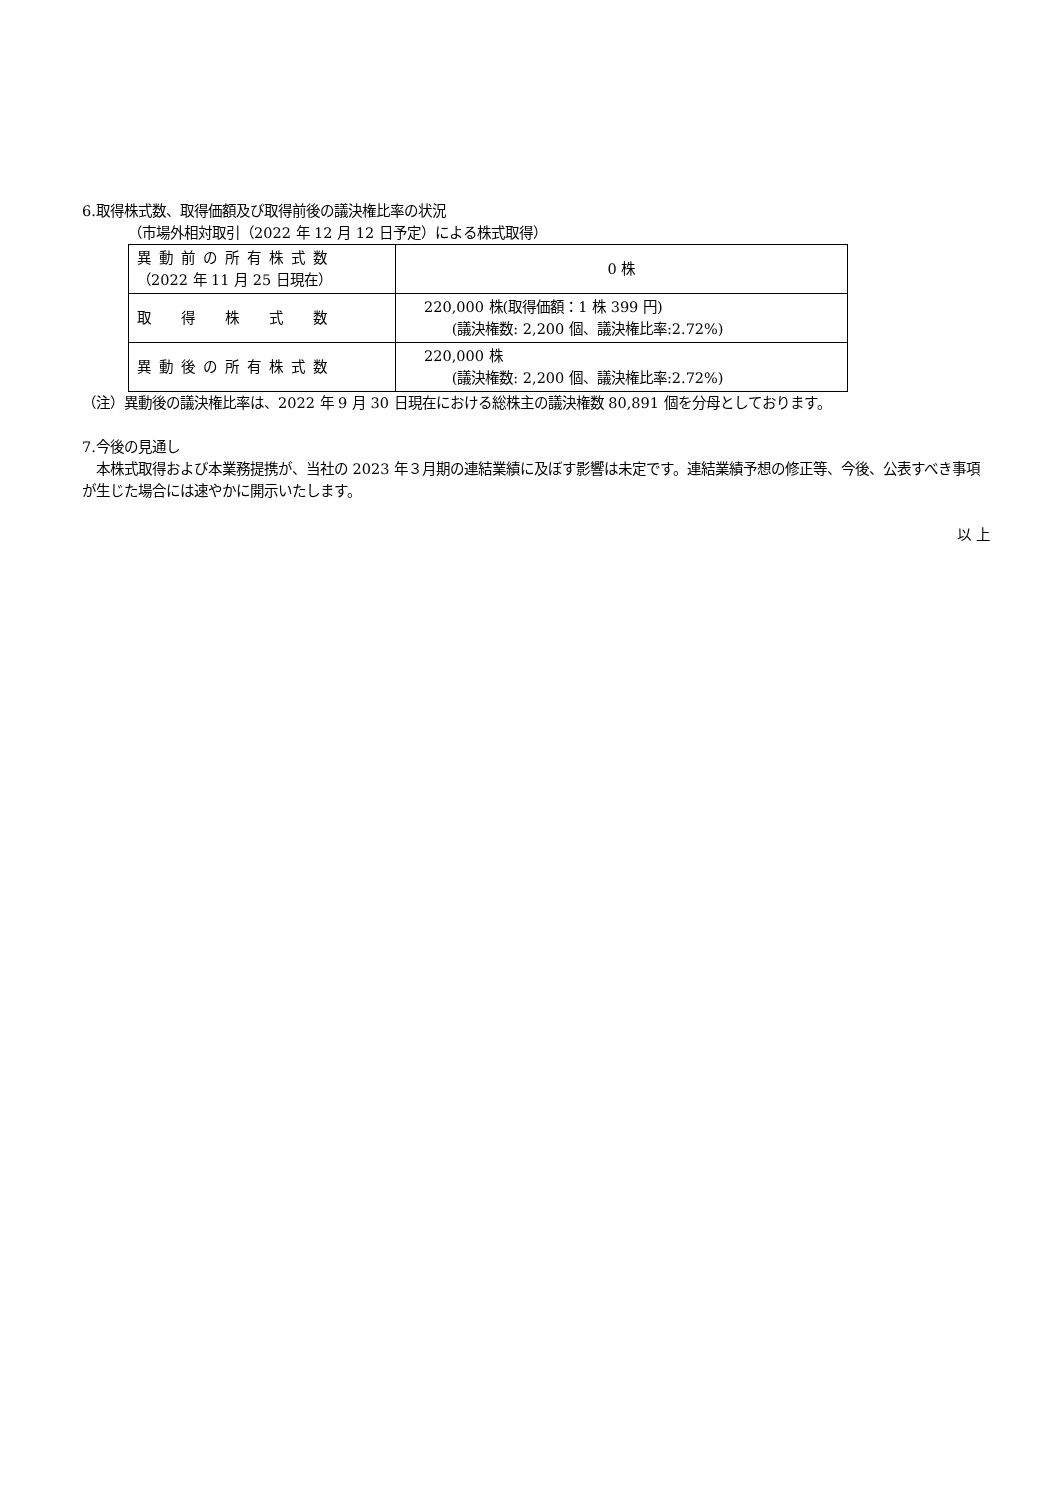6.取得株式数、取得価額及び取得前後の議決権比率の状況
（市場外相対取引（2022 年 12 月 12 日予定）による株式取得）
| 異動前の所有株式数 （2022 年 11 月 25 日現在） | 0 株 |
| 取得株式数 | 220,000 株(取得価額：1 株 399 円) (議決権数: 2,200 個、議決権比率:2.72%) |
| 異動後の所有株式数 | 220,000 株 (議決権数: 2,200 個、議決権比率:2.72%) |
（注）異動後の議決権比率は、2022 年 9 月 30 日現在における総株主の議決権数 80,891 個を分母としております。
7.今後の見通し
　本株式取得および本業務提携が、当社の 2023 年３月期の連結業績に及ぼす影響は未定です。連結業績予想の修正等、今後、公表すべき事項が生じた場合には速やかに開示いたします。
以 上